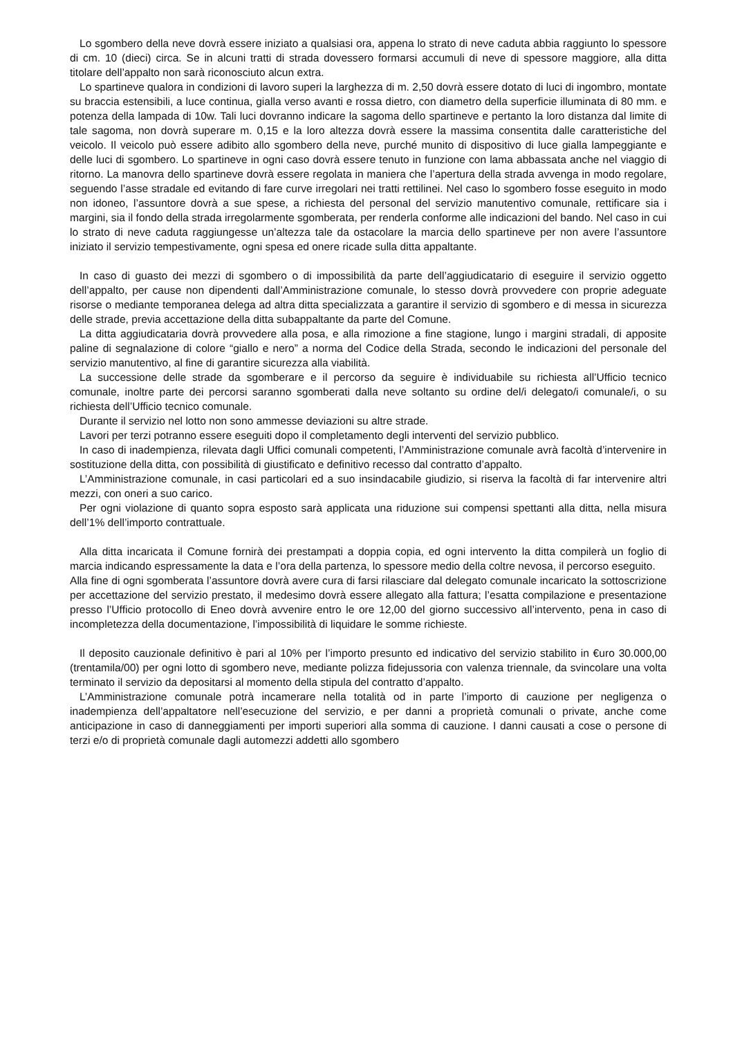Lo sgombero della neve dovrà essere iniziato a qualsiasi ora, appena lo strato di neve caduta abbia raggiunto lo spessore di cm. 10 (dieci) circa. Se in alcuni tratti di strada dovessero formarsi accumuli di neve di spessore maggiore, alla ditta titolare dell’appalto non sarà riconosciuto alcun extra.
Lo spartineve qualora in condizioni di lavoro superi la larghezza di m. 2,50 dovrà essere dotato di luci di ingombro, montate su braccia estensibili, a luce continua, gialla verso avanti e rossa dietro, con diametro della superficie illuminata di 80 mm. e potenza della lampada di 10w. Tali luci dovranno indicare la sagoma dello spartineve e pertanto la loro distanza dal limite di tale sagoma, non dovrà superare m. 0,15 e la loro altezza dovrà essere la massima consentita dalle caratteristiche del veicolo. Il veicolo può essere adibito allo sgombero della neve, purché munito di dispositivo di luce gialla lampeggiante e delle luci di sgombero. Lo spartineve in ogni caso dovrà essere tenuto in funzione con lama abbassata anche nel viaggio di ritorno. La manovra dello spartineve dovrà essere regolata in maniera che l’apertura della strada avvenga in modo regolare, seguendo l’asse stradale ed evitando di fare curve irregolari nei tratti rettilinei. Nel caso lo sgombero fosse eseguito in modo non idoneo, l’assuntore dovrà a sue spese, a richiesta del personal del servizio manutentivo comunale, rettificare sia i margini, sia il fondo della strada irregolarmente sgomberata, per renderla conforme alle indicazioni del bando. Nel caso in cui lo strato di neve caduta raggiungesse un’altezza tale da ostacolare la marcia dello spartineve per non avere l’assuntore iniziato il servizio tempestivamente, ogni spesa ed onere ricade sulla ditta appaltante.
In caso di guasto dei mezzi di sgombero o di impossibilità da parte dell’aggiudicatario di eseguire il servizio oggetto dell’appalto, per cause non dipendenti dall’Amministrazione comunale, lo stesso dovrà provvedere con proprie adeguate risorse o mediante temporanea delega ad altra ditta specializzata a garantire il servizio di sgombero e di messa in sicurezza delle strade, previa accettazione della ditta subappaltante da parte del Comune.
La ditta aggiudicataria dovrà provvedere alla posa, e alla rimozione a fine stagione, lungo i margini stradali, di apposite paline di segnalazione di colore “giallo e nero” a norma del Codice della Strada, secondo le indicazioni del personale del servizio manutentivo, al fine di garantire sicurezza alla viabilità.
La successione delle strade da sgomberare e il percorso da seguire è individuabile su richiesta all’Ufficio tecnico comunale, inoltre parte dei percorsi saranno sgomberati dalla neve soltanto su ordine del/i delegato/i comunale/i, o su richiesta dell’Ufficio tecnico comunale.
Durante il servizio nel lotto non sono ammesse deviazioni su altre strade.
Lavori per terzi potranno essere eseguiti dopo il completamento degli interventi del servizio pubblico.
In caso di inadempienza, rilevata dagli Uffici comunali competenti, l’Amministrazione comunale avrà facoltà d’intervenire in sostituzione della ditta, con possibilità di giustificato e definitivo recesso dal contratto d’appalto.
L’Amministrazione comunale, in casi particolari ed a suo insindacabile giudizio, si riserva la facoltà di far intervenire altri mezzi, con oneri a suo carico.
Per ogni violazione di quanto sopra esposto sarà applicata una riduzione sui compensi spettanti alla ditta, nella misura dell’1% dell’importo contrattuale.
Alla ditta incaricata il Comune fornirà dei prestampati a doppia copia, ed ogni intervento la ditta compilerà un foglio di marcia indicando espressamente la data e l’ora della partenza, lo spessore medio della coltre nevosa, il percorso eseguito.
Alla fine di ogni sgomberata l’assuntore dovrà avere cura di farsi rilasciare dal delegato comunale incaricato la sottoscrizione per accettazione del servizio prestato, il medesimo dovrà essere allegato alla fattura; l’esatta compilazione e presentazione presso l’Ufficio protocollo di Eneo dovrà avvenire entro le ore 12,00 del giorno successivo all’intervento, pena in caso di incompletezza della documentazione, l’impossibilità di liquidare le somme richieste.
Il deposito cauzionale definitivo è pari al 10% per l’importo presunto ed indicativo del servizio stabilito in €uro 30.000,00 (trentamila/00) per ogni lotto di sgombero neve, mediante polizza fidejussoria con valenza triennale, da svincolare una volta terminato il servizio da depositarsi al momento della stipula del contratto d’appalto.
L’Amministrazione comunale potrà incamerare nella totalità od in parte l’importo di cauzione per negligenza o inadempienza dell’appaltatore nell’esecuzione del servizio, e per danni a proprietà comunali o private, anche come anticipazione in caso di danneggiamenti per importi superiori alla somma di cauzione. I danni causati a cose o persone di terzi e/o di proprietà comunale dagli automezzi addetti allo sgombero